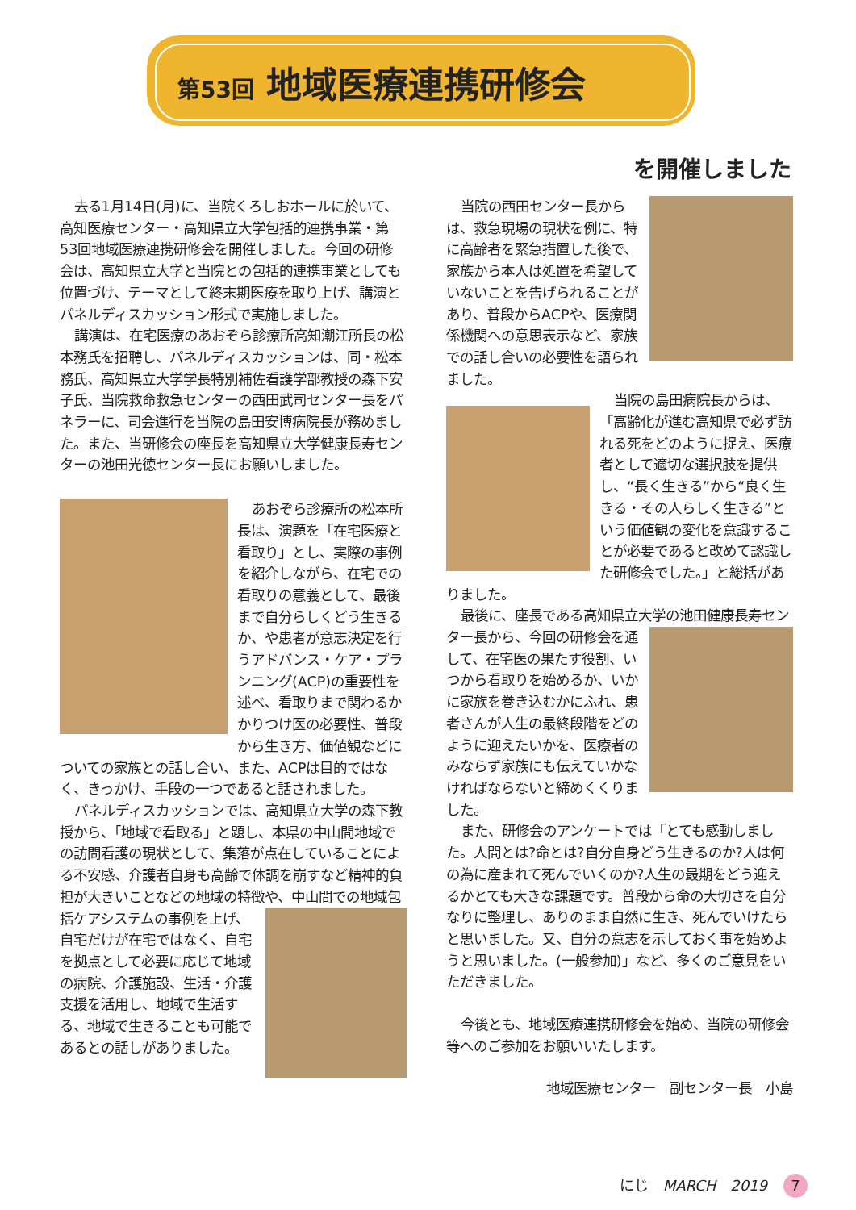第53回 地域医療連携研修会
を開催しました
去る1月14日(月)に、当院くろしおホールに於いて、高知医療センター・高知県立大学包括的連携事業・第53回地域医療連携研修会を開催しました。今回の研修会は、高知県立大学と当院との包括的連携事業としても位置づけ、テーマとして終末期医療を取り上げ、講演とパネルディスカッション形式で実施しました。
講演は、在宅医療のあおぞら診療所高知潮江所長の松本務氏を招聘し、パネルディスカッションは、同・松本務氏、高知県立大学学長特別補佐看護学部教授の森下安子氏、当院救命救急センターの西田武司センター長をパネラーに、司会進行を当院の島田安博病院長が務めました。また、当研修会の座長を高知県立大学健康長寿センターの池田光徳センター長にお願いしました。
あおぞら診療所の松本所長は、演題を「在宅医療と看取り」とし、実際の事例を紹介しながら、在宅での看取りの意義として、最後まで自分らしくどう生きるか、や患者が意志決定を行うアドバンス・ケア・プランニング(ACP)の重要性を述べ、看取りまで関わるかかりつけ医の必要性、普段から生き方、価値観などについての家族との話し合い、また、ACPは目的ではなく、きっかけ、手段の一つであると話されました。
パネルディスカッションでは、高知県立大学の森下教授から、「地域で看取る」と題し、本県の中山間地域での訪問看護の現状として、集落が点在していることによる不安感、介護者自身も高齢で体調を崩すなど精神的負担が大きいことなどの地域の特徴や、中山間での地域包 括ケアシステムの事例を上げ、自宅だけが在宅ではなく、自宅を拠点として必要に応じて地域の病院、介護施設、生活・介護支援を活用し、地域で生活する、地域で生きることも可能であるとの話しがありました。
当院の西田センター長からは、救急現場の現状を例に、特に高齢者を緊急措置した後で、家族から本人は処置を希望していないことを告げられることがあり、普段からACPや、医療関係機関への意思表示など、家族での話し合いの必要性を語られました。
当院の島田病院長からは、「高齢化が進む高知県で必ず訪れる死をどのように捉え、医療者として適切な選択肢を提供し、“長く生きる”から“良く生きる・その人らしく生きる”という価値観の変化を意識することが必要であると改めて認識した研修会でした。」と総括がありました。
最後に、座長である高知県立大学の池田健康長寿センター長から、今回の研 修会を通して、在宅医の果たす役割、いつから看取りを始めるか、いかに家族を巻き込むかにふれ、患者さんが人生の最終段階をどのように迎えたいかを、医療者のみならず家族にも伝えていかなければならないと締めくくりました。
また、研修会のアンケートでは「とても感動しました。人間とは?命とは?自分自身どう生きるのか?人は何の為に産まれて死んでいくのか?人生の最期をどう迎えるかとても大きな課題です。普段から命の大切さを自分なりに整理し、ありのまま自然に生き、死んでいけたらと思いました。又、自分の意志を示しておく事を始めようと思いました。(一般参加)」など、多くのご意見をいただきました。
今後とも、地域医療連携研修会を始め、当院の研修会等へのご参加をお願いいたします。
地域医療センター　副センター長　小島
にじ　MARCH　2019 7